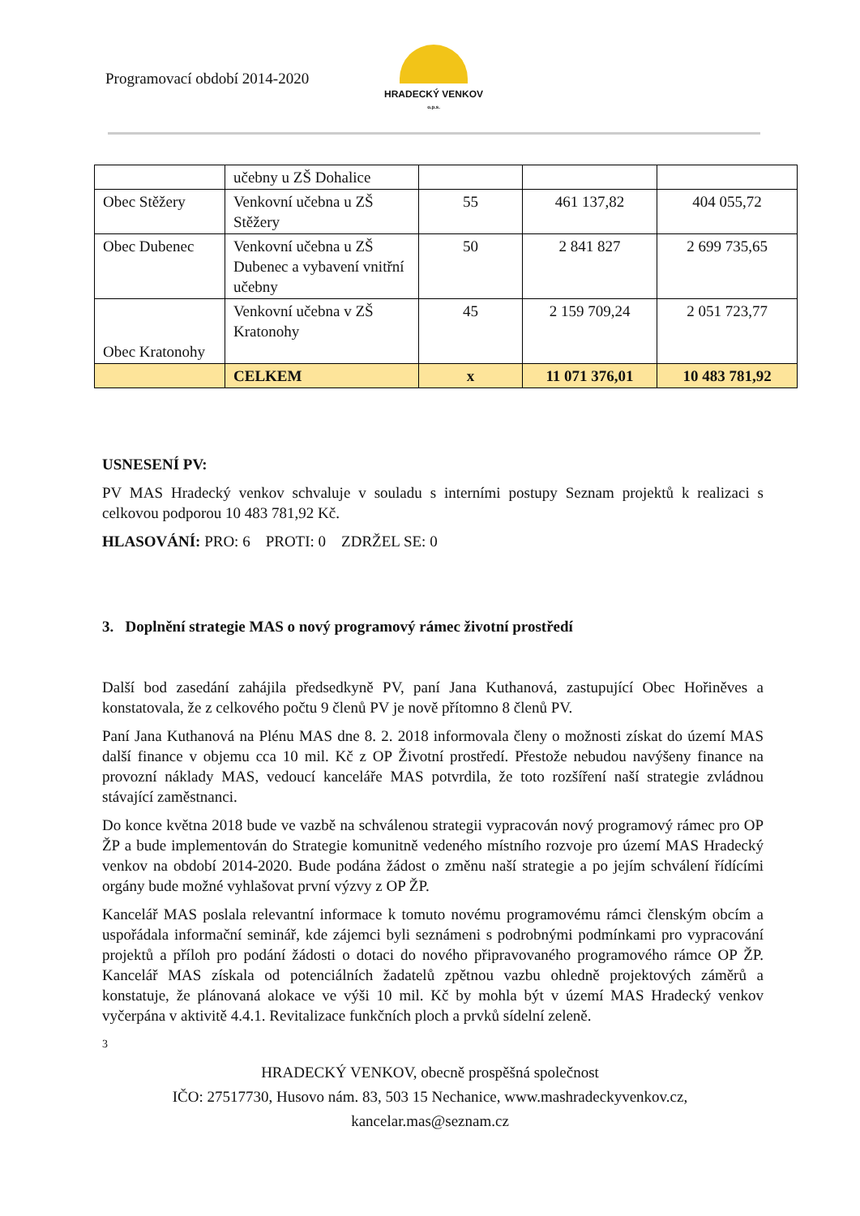Programovací období 2014-2020
HRADECKÝ VENKOV
o.p.s.
| | učebny u ZŠ Dohalice | | | |
| Obec Stěžery | Venkovní učebna u ZŠ Stěžery | 55 | 461 137,82 | 404 055,72 |
| Obec Dubenec | Venkovní učebna u ZŠ Dubenec a vybavení vnitřní učebny | 50 | 2 841 827 | 2 699 735,65 |
| Obec Kratonohy | Venkovní učebna v ZŠ Kratonohy | 45 | 2 159 709,24 | 2 051 723,77 |
| | CELKEM | x | 11 071 376,01 | 10 483 781,92 |
USNESENÍ PV:
PV MAS Hradecký venkov schvaluje v souladu s interními postupy Seznam projektů k realizaci s celkovou podporou 10 483 781,92 Kč.
HLASOVÁNÍ: PRO: 6 PROTI: 0 ZDRŽEL SE: 0
3. Doplnění strategie MAS o nový programový rámec životní prostředí
Další bod zasedání zahájila předsedkyně PV, paní Jana Kuthanová, zastupující Obec Hořiněves a konstatovala, že z celkového počtu 9 členů PV je nově přítomno 8 členů PV.
Paní Jana Kuthanová na Plénu MAS dne 8. 2. 2018 informovala členy o možnosti získat do území MAS další finance v objemu cca 10 mil. Kč z OP Životní prostředí. Přestože nebudou navýšeny finance na provozní náklady MAS, vedoucí kanceláře MAS potvrdila, že toto rozšíření naší strategie zvládnou stávající zaměstnanci.
Do konce května 2018 bude ve vazbě na schválenou strategii vypracován nový programový rámec pro OP ŽP a bude implementován do Strategie komunitně vedeného místního rozvoje pro území MAS Hradecký venkov na období 2014-2020. Bude podána žádost o změnu naší strategie a po jejím schválení řídícími orgány bude možné vyhlašovat první výzvy z OP ŽP.
Kancelář MAS poslala relevantní informace k tomuto novému programovému rámci členským obcím a uspořádala informační seminář, kde zájemci byli seznámeni s podrobnými podmínkami pro vypracování projektů a příloh pro podání žádosti o dotaci do nového připravovaného programového rámce OP ŽP. Kancelář MAS získala od potenciálních žadatelů zpětnou vazbu ohledně projektových záměrů a konstatuje, že plánovaná alokace ve výši 10 mil. Kč by mohla být v území MAS Hradecký venkov vyčerpána v aktivitě 4.4.1. Revitalizace funkčních ploch a prvků sídelní zeleně.
3
HRADECKÝ VENKOV, obecně prospěšná společnost
IČO: 27517730, Husovo nám. 83, 503 15 Nechanice, www.mashradeckyvenkov.cz,
kancelar.mas@seznam.cz